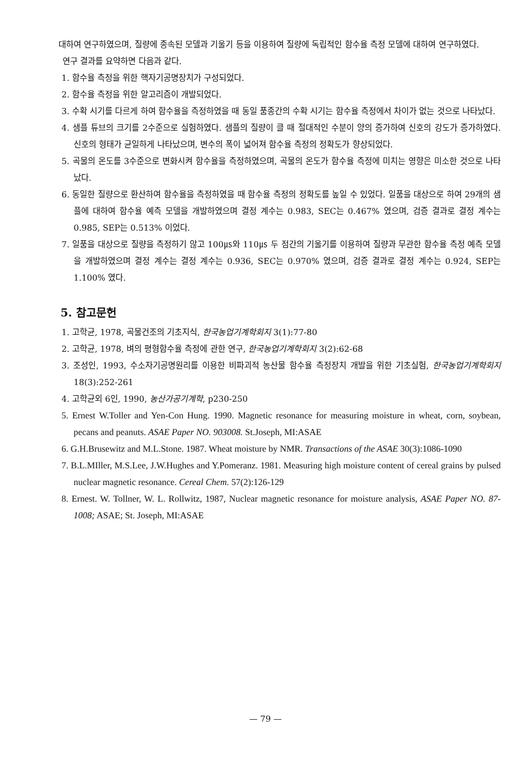대하여 연구하였으며, 질량에 종속된 모델과 기울기 등을 이용하여 질량에 독립적인 함수율 측정 모델에 대하여 연구하였다.
연구 결과를 요약하면 다음과 같다.
1. 함수율 측정을 위한 핵자기공명장치가 구성되었다.
2. 함수율 측정을 위한 알고리즘이 개발되었다.
3. 수확 시기를 다르게 하여 함수율을 측정하였을 때 동일 품종간의 수확 시기는 함수율 측정에서 차이가 없는 것으로 나타났다.
4. 샘플 튜브의 크기를 2수준으로 실험하였다. 샘플의 질량이 클 때 절대적인 수분이 양의 증가하여 신호의 강도가 증가하였다. 신호의 형태가 균일하게 나타났으며, 변수의 폭이 넓어져 함수율 측정의 정확도가 향상되었다.
5. 곡물의 온도를 3수준으로 변화시켜 함수율을 측정하였으며, 곡물의 온도가 함수율 측정에 미치는 영향은 미소한 것으로 나타났다.
6. 동일한 질량으로 환산하여 함수율을 측정하였을 때 함수율 측정의 정확도를 높일 수 있었다. 일품을 대상으로 하여 29개의 샘플에 대하여 함수율 예측 모델을 개발하였으며 결정 계수는 0.983, SEC는 0.467% 였으며, 검증 결과로 결정 계수는 0.985, SEP는 0.513% 이었다.
7. 일품을 대상으로 질량을 측정하기 않고 100㎲와 110㎲ 두 점간의 기울기를 이용하여 질량과 무관한 함수율 측정 예측 모델을 개발하였으며 결정 계수는 결정 계수는 0.936, SEC는 0.970% 였으며, 검증 결과로 결정 계수는 0.924, SEP는 1.100% 였다.
5. 참고문헌
1. 고학균, 1978, 곡물건조의 기초지식, 한국농업기계학회지 3(1):77-80
2. 고학균, 1978, 벼의 평형함수율 측정에 관한 연구, 한국농업기계학회지 3(2):62-68
3. 조성인, 1993, 수소자기공명원리를 이용한 비파괴적 농산물 함수율 측정장치 개발을 위한 기초실험, 한국농업기계학회지 18(3):252-261
4. 고학균외 6인, 1990, 농산가공기계학, p230-250
5. Ernest W.Toller and Yen-Con Hung. 1990. Magnetic resonance for measuring moisture in wheat, corn, soybean, pecans and peanuts. ASAE Paper NO. 903008. St.Joseph, MI:ASAE
6. G.H.Brusewitz and M.L.Stone. 1987. Wheat moisture by NMR. Transactions of the ASAE 30(3):1086-1090
7. B.L.MIller, M.S.Lee, J.W.Hughes and Y.Pomeranz. 1981. Measuring high moisture content of cereal grains by pulsed nuclear magnetic resonance. Cereal Chem. 57(2):126-129
8. Ernest. W. Tollner, W. L. Rollwitz, 1987, Nuclear magnetic resonance for moisture analysis, ASAE Paper NO. 87-1008; ASAE; St. Joseph, MI:ASAE
— 79 —